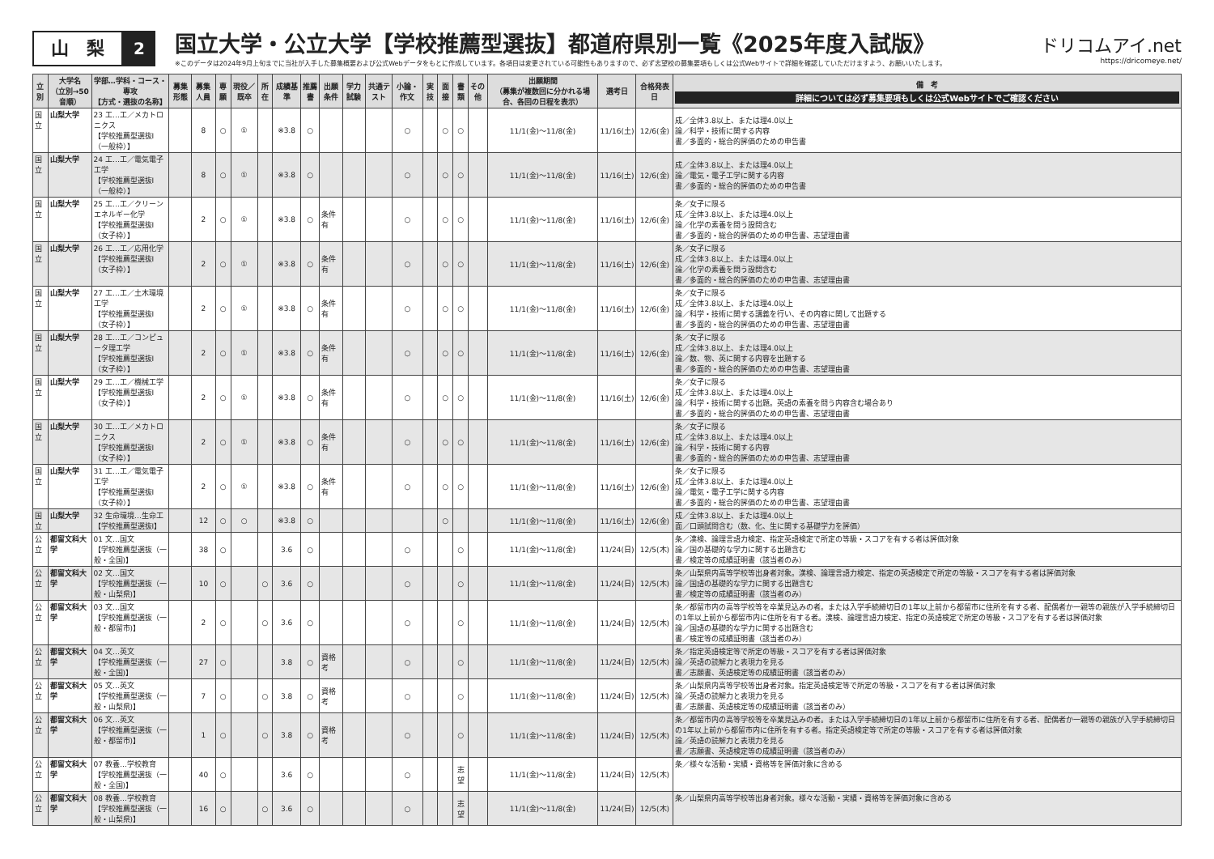山　梨
2
国立大学・公立大学【学校推薦型選抜】都道府県別一覧《2025年度入試版》
※このデータは2024年9月上旬までに当社が入手した募集概要および公式Webデータをもとに作成しています。各項目は変更されている可能性もありますので、必ず志望校の募集要項もしくは公式Webサイトで詳細を確認していただけますよう、お願いいたします。
ドリコムアイ.net
https://dricomeye.net/
| 立別 | 大学名 （立別→50音順） | 学部…学科・コース・専攻 【方式・選抜の名称】 | 募集形態 | 募集人員 | 専願 | 現役／既卒 | 所在 | 成績基準 | 推薦書 | 出願条件 | 学力試験 | 共通テスト | 小論・作文 | 実技 | 面接 | 書類 | その他 | 出願期間 （募集が複数回に分かれる場合、各回の日程を表示） | 選考日 | 合格発表日 | 備 考 詳細については必ず募集要項もしくは公式Webサイトでご確認ください |
| --- | --- | --- | --- | --- | --- | --- | --- | --- | --- | --- | --- | --- | --- | --- | --- | --- | --- | --- | --- | --- | --- |
| 国立 | 山梨大学 | 23 工…工／メカトロニクス 【学校推薦型選抜Ⅰ（一般枠）】 | | 8 | ○ | ① | | ※3.8 | ○ | | | | ○ | | ○ | ○ | | 11/1(金)～11/8(金) | 11/16(土) | 12/6(金) | 成／全体3.8以上、または理4.0以上 論／科学・技術に関する内容 書／多面的・総合的評価のための申告書 |
| 国立 | 山梨大学 | 24 工…工／電気電子工学 【学校推薦型選抜Ⅰ（一般枠）】 | | 8 | ○ | ① | | ※3.8 | ○ | | | | ○ | | ○ | ○ | | 11/1(金)～11/8(金) | 11/16(土) | 12/6(金) | 成／全体3.8以上、または理4.0以上 論／電気・電子工学に関する内容 書／多面的・総合的評価のための申告書 |
| 国立 | 山梨大学 | 25 工…工／クリーンエネルギー化学 【学校推薦型選抜Ⅰ（女子枠）】 | | 2 | ○ | ① | | ※3.8 | ○ | 条件有 | | | ○ | | ○ | ○ | | 11/1(金)～11/8(金) | 11/16(土) | 12/6(金) | 条／女子に限る 成／全体3.8以上、または理4.0以上 論／化学の素養を問う設問含む 書／多面的・総合的評価のための申告書、志望理由書 |
| 国立 | 山梨大学 | 26 工…工／応用化学 【学校推薦型選抜Ⅰ（女子枠）】 | | 2 | ○ | ① | | ※3.8 | ○ | 条件有 | | | ○ | | ○ | ○ | | 11/1(金)～11/8(金) | 11/16(土) | 12/6(金) | 条／女子に限る 成／全体3.8以上、または理4.0以上 論／化学の素養を問う設問含む 書／多面的・総合的評価のための申告書、志望理由書 |
| 国立 | 山梨大学 | 27 工…工／土木環境工学 【学校推薦型選抜Ⅰ（女子枠）】 | | 2 | ○ | ① | | ※3.8 | ○ | 条件有 | | | ○ | | ○ | ○ | | 11/1(金)～11/8(金) | 11/16(土) | 12/6(金) | 条／女子に限る 成／全体3.8以上、または理4.0以上 論／科学・技術に関する講義を行い、その内容に関して出題する 書／多面的・総合的評価のための申告書、志望理由書 |
| 国立 | 山梨大学 | 28 工…工／コンピュータ理工学 【学校推薦型選抜Ⅰ（女子枠）】 | | 2 | ○ | ① | | ※3.8 | ○ | 条件有 | | | ○ | | ○ | ○ | | 11/1(金)～11/8(金) | 11/16(土) | 12/6(金) | 条／女子に限る 成／全体3.8以上、または理4.0以上 論／数、物、英に関する内容を出題する 書／多面的・総合的評価のための申告書、志望理由書 |
| 国立 | 山梨大学 | 29 工…工／機械工学 【学校推薦型選抜Ⅰ（女子枠）】 | | 2 | ○ | ① | | ※3.8 | ○ | 条件有 | | | ○ | | ○ | ○ | | 11/1(金)～11/8(金) | 11/16(土) | 12/6(金) | 条／女子に限る 成／全体3.8以上、または理4.0以上 論／科学・技術に関する出題。英語の素養を問う内容含む場合あり 書／多面的・総合的評価のための申告書、志望理由書 |
| 国立 | 山梨大学 | 30 工…工／メカトロニクス 【学校推薦型選抜Ⅰ（女子枠）】 | | 2 | ○ | ① | | ※3.8 | ○ | 条件有 | | | ○ | | ○ | ○ | | 11/1(金)～11/8(金) | 11/16(土) | 12/6(金) | 条／女子に限る 成／全体3.8以上、または理4.0以上 論／科学・技術に関する内容 書／多面的・総合的評価のための申告書、志望理由書 |
| 国立 | 山梨大学 | 31 工…工／電気電子工学 【学校推薦型選抜Ⅰ（女子枠）】 | | 2 | ○ | ① | | ※3.8 | ○ | 条件有 | | | ○ | | ○ | ○ | | 11/1(金)～11/8(金) | 11/16(土) | 12/6(金) | 条／女子に限る 成／全体3.8以上、または理4.0以上 論／電気・電子工学に関する内容 書／多面的・総合的評価のための申告書、志望理由書 |
| 国立 | 山梨大学 | 32 生命環境…生命工 【学校推薦型選抜Ⅰ】 | | 12 | ○ | ○ | | ※3.8 | ○ | | | | | | ○ | | | 11/1(金)～11/8(金) | 11/16(土) | 12/6(金) | 成／全体3.8以上、または理4.0以上 面／口頭試問含む（数、化、生に関する基礎学力を評価） |
| 公立 | 都留文科大学 | 01 文…国文 【学校推薦型選抜（一般・全国)】 | | 38 | ○ | | | 3.6 | ○ | | | | ○ | | | ○ | | 11/1(金)～11/8(金) | 11/24(日) | 12/5(木) | 条／漢検、論理言語力検定、指定英語検定で所定の等級・スコアを有する者は評価対象 論／国の基礎的な学力に関する出題含む 書／検定等の成績証明書（該当者のみ） |
| 公立 | 都留文科大学 | 02 文…国文 【学校推薦型選抜（一般・山梨県)】 | | 10 | ○ | | ○ | 3.6 | ○ | | | | ○ | | | ○ | | 11/1(金)～11/8(金) | 11/24(日) | 12/5(木) | 条／山梨県内高等学校等出身者対象。漢検、論理言語力検定、指定の英語検定で所定の等級・スコアを有する者は評価対象 論／国語の基礎的な学力に関する出題含む 書／検定等の成績証明書（該当者のみ） |
| 公立 | 都留文科大学 | 03 文…国文 【学校推薦型選抜（一般・都留市)】 | | 2 | ○ | | ○ | 3.6 | ○ | | | | ○ | | | ○ | | 11/1(金)～11/8(金) | 11/24(日) | 12/5(木) | 条／都留市内の高等学校等を卒業見込みの者。または入学手続締切日の1年以上前から都留市に住所を有する者、配偶者か一親等の親族が入学手続締切日の1年以上前から都留市内に住所を有する者。漢検、論理言語力検定、指定の英語検定で所定の等級・スコアを有する者は評価対象 論／国語の基礎的な学力に関する出題含む 書／検定等の成績証明書（該当者のみ） |
| 公立 | 都留文科大学 | 04 文…英文 【学校推薦型選抜（一般・全国)】 | | 27 | ○ | | | 3.8 | ○ | 資格考 | | | ○ | | | ○ | | 11/1(金)～11/8(金) | 11/24(日) | 12/5(木) | 条／指定英語検定等で所定の等級・スコアを有する者は評価対象 論／英語の読解力と表現力を見る 書／志願書、英語検定等の成績証明書（該当者のみ） |
| 公立 | 都留文科大学 | 05 文…英文 【学校推薦型選抜（一般・山梨県)】 | | 7 | ○ | | ○ | 3.8 | ○ | 資格考 | | | ○ | | | ○ | | 11/1(金)～11/8(金) | 11/24(日) | 12/5(木) | 条／山梨県内高等学校等出身者対象。指定英語検定等で所定の等級・スコアを有する者は評価対象 論／英語の読解力と表現力を見る 書／志願書、英語検定等の成績証明書（該当者のみ） |
| 公立 | 都留文科大学 | 06 文…英文 【学校推薦型選抜（一般・都留市)】 | | 1 | ○ | | ○ | 3.8 | ○ | 資格考 | | | ○ | | | ○ | | 11/1(金)～11/8(金) | 11/24(日) | 12/5(木) | 条／都留市内の高等学校等を卒業見込みの者。または入学手続締切日の1年以上前から都留市に住所を有する者、配偶者か一親等の親族が入学手続締切日の1年以上前から都留市内に住所を有する者。指定英語検定等で所定の等級・スコアを有する者は評価対象 論／英語の読解力と表現力を見る 書／志願書、英語検定等の成績証明書（該当者のみ） |
| 公立 | 都留文科大学 | 07 教養…学校教育 【学校推薦型選抜（一般・全国)】 | | 40 | ○ | | | 3.6 | ○ | | | | ○ | | | 志望 | | 11/1(金)～11/8(金) | 11/24(日) | 12/5(木) | 条／様々な活動・実績・資格等を評価対象に含める |
| 公立 | 都留文科大学 | 08 教養…学校教育 【学校推薦型選抜（一般・山梨県)】 | | 16 | ○ | | ○ | 3.6 | ○ | | | | ○ | | | 志望 | | 11/1(金)～11/8(金) | 11/24(日) | 12/5(木) | 条／山梨県内高等学校等出身者対象。様々な活動・実績・資格等を評価対象に含める |